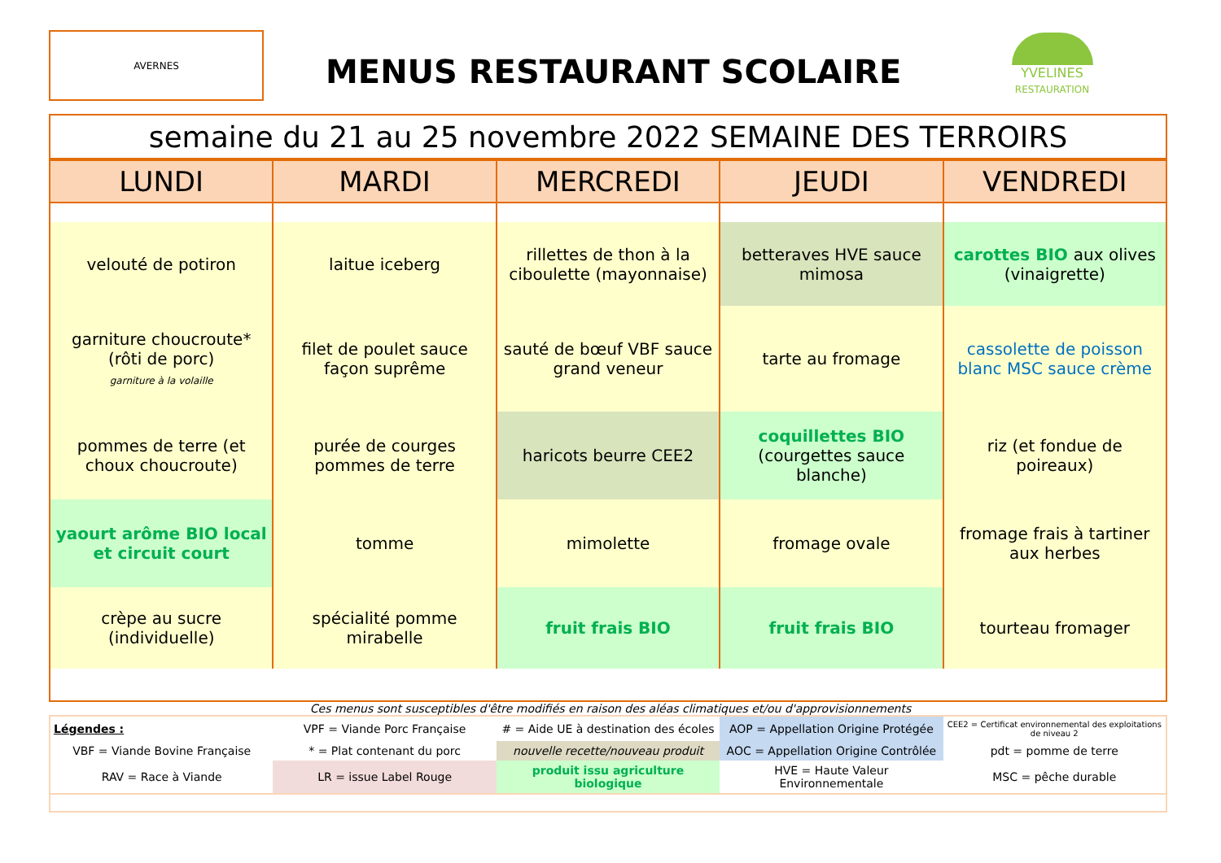AVERNES
MENUS RESTAURANT SCOLAIRE
YVELINES
RESTAURATION
| semaine du 21 au 25 novembre 2022 SEMAINE DES TERROIRS |
| LUNDI | MARDI | MERCREDI | JEUDI | VENDREDI |
| --- | --- | --- | --- | --- |
| velouté de potiron | laitue iceberg | rillettes de thon à la ciboulette (mayonnaise) | betteraves HVE sauce mimosa | carottes BIO aux olives (vinaigrette) |
| garniture choucroute* (rôti de porc) garniture à la volaille | filet de poulet sauce façon suprême | sauté de bœuf VBF sauce grand veneur | tarte au fromage | cassolette de poisson blanc MSC sauce crème |
| pommes de terre (et choux choucroute) | purée de courges pommes de terre | haricots beurre CEE2 | coquillettes BIO (courgettes sauce blanche) | riz (et fondue de poireaux) |
| yaourt arôme BIO local et circuit court | tomme | mimolette | fromage ovale | fromage frais à tartiner aux herbes |
| crèpe au sucre (individuelle) | spécialité pomme mirabelle | fruit frais BIO | fruit frais BIO | tourteau fromager |
Ces menus sont susceptibles d'être modifiés en raison des aléas climatiques et/ou d'approvisionnements
| Légendes : | VPF = Viande Porc Française | # = Aide UE à destination des écoles | AOP = Appellation Origine Protégée | CEE2 = Certificat environnemental des exploitations de niveau 2 |
| VBF = Viande Bovine Française | * = Plat contenant du porc | nouvelle recette/nouveau produit | AOC = Appellation Origine Contrôlée | pdt = pomme de terre |
| RAV = Race à Viande | LR = issue Label Rouge | produit issu agriculture biologique | HVE = Haute Valeur Environnementale | MSC = pêche durable |